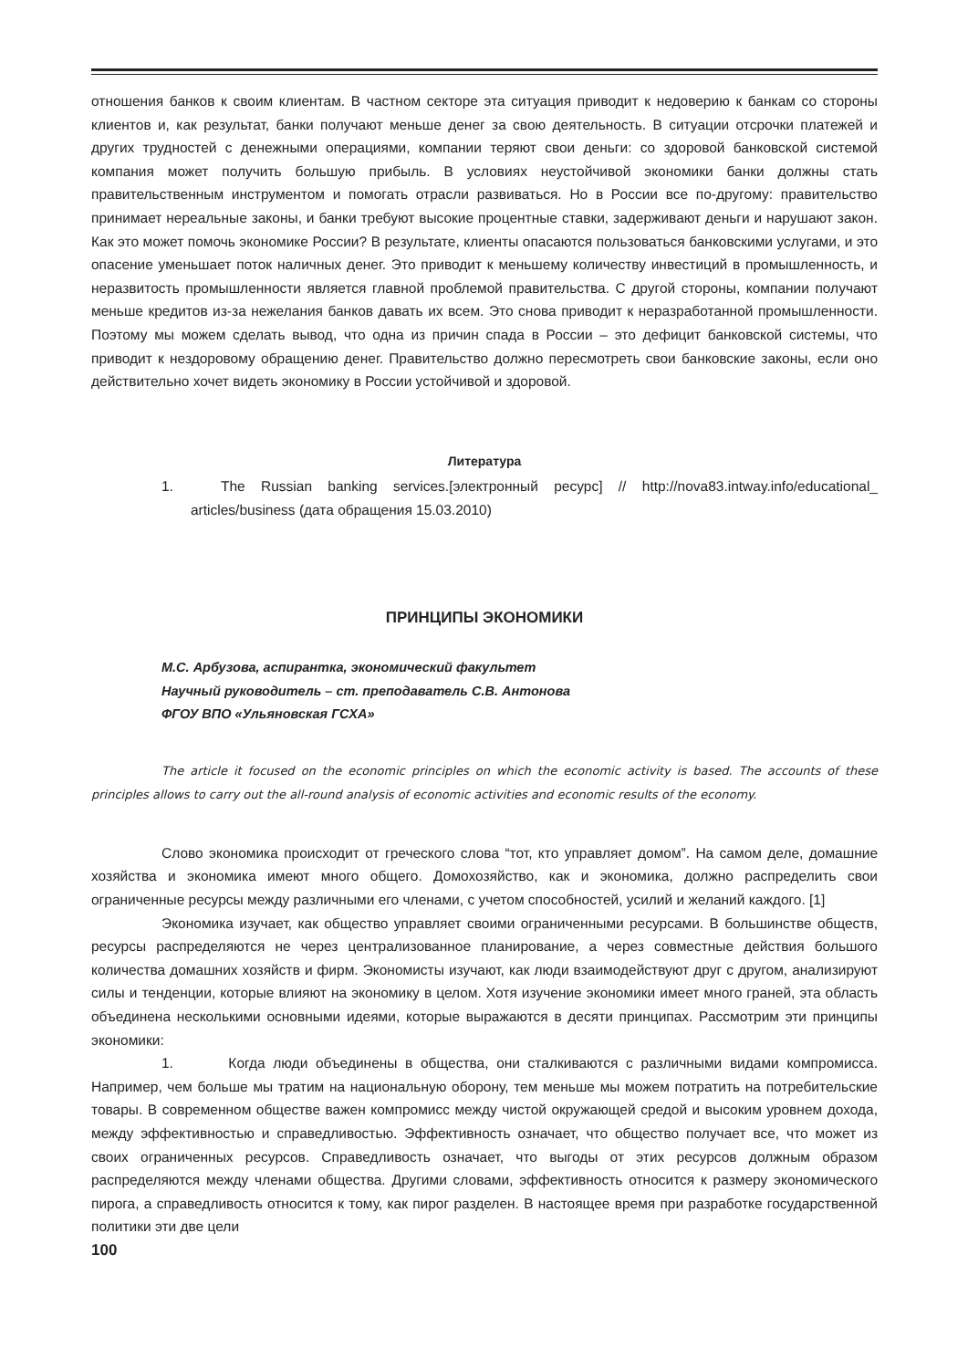отношения банков к своим клиентам. В частном секторе эта ситуация приводит к недоверию к банкам со стороны клиентов и, как результат, банки получают меньше денег за свою деятельность. В ситуации отсрочки платежей и других трудностей с денежными операциями, компании теряют свои деньги: со здоровой банковской системой компания может получить большую прибыль. В условиях неустойчивой экономики банки должны стать правительственным инструментом и помогать отрасли развиваться. Но в России все по-другому: правительство принимает нереальные законы, и банки требуют высокие процентные ставки, задерживают деньги и нарушают закон. Как это может помочь экономике России? В результате, клиенты опасаются пользоваться банковскими услугами, и это опасение уменьшает поток наличных денег. Это приводит к меньшему количеству инвестиций в промышленность, и неразвитость промышленности является главной проблемой правительства. С другой стороны, компании получают меньше кредитов из-за нежелания банков давать их всем. Это снова приводит к неразработанной промышленности. Поэтому мы можем сделать вывод, что одна из причин спада в России – это дефицит банковской системы, что приводит к нездоровому обращению денег. Правительство должно пересмотреть свои банковские законы, если оно действительно хочет видеть экономику в России устойчивой и здоровой.
Литература
1. The Russian banking services.[электронный ресурс] // http://nova83.intway.info/educational_ articles/business (дата обращения 15.03.2010)
ПРИНЦИПЫ ЭКОНОМИКИ
М.С. Арбузова, аспирантка, экономический факультет
Научный руководитель – ст. преподаватель С.В. Антонова
ФГОУ ВПО «Ульяновская ГСХА»
The article it focused on the economic principles on which the economic activity is based. The accounts of these principles allows to carry out the all-round analysis of economic activities and economic results of the economy.
Слово экономика происходит от греческого слова “тот, кто управляет домом”. На самом деле, домашние хозяйства и экономика имеют много общего. Домохозяйство, как и экономика, должно распределить свои ограниченные ресурсы между различными его членами, с учетом способностей, усилий и желаний каждого. [1]
Экономика изучает, как общество управляет своими ограниченными ресурсами. В большинстве обществ, ресурсы распределяются не через централизованное планирование, а через совместные действия большого количества домашних хозяйств и фирм. Экономисты изучают, как люди взаимодействуют друг с другом, анализируют силы и тенденции, которые влияют на экономику в целом. Хотя изучение экономики имеет много граней, эта область объединена несколькими основными идеями, которые выражаются в десяти принципах. Рассмотрим эти принципы экономики:
1. Когда люди объединены в общества, они сталкиваются с различными видами компромисса. Например, чем больше мы тратим на национальную оборону, тем меньше мы можем потратить на потребительские товары. В современном обществе важен компромисс между чистой окружающей средой и высоким уровнем дохода, между эффективностью и справедливостью. Эффективность означает, что общество получает все, что может из своих ограниченных ресурсов. Справедливость означает, что выгоды от этих ресурсов должным образом распределяются между членами общества. Другими словами, эффективность относится к размеру экономического пирога, а справедливость относится к тому, как пирог разделен. В настоящее время при разработке государственной политики эти две цели
100